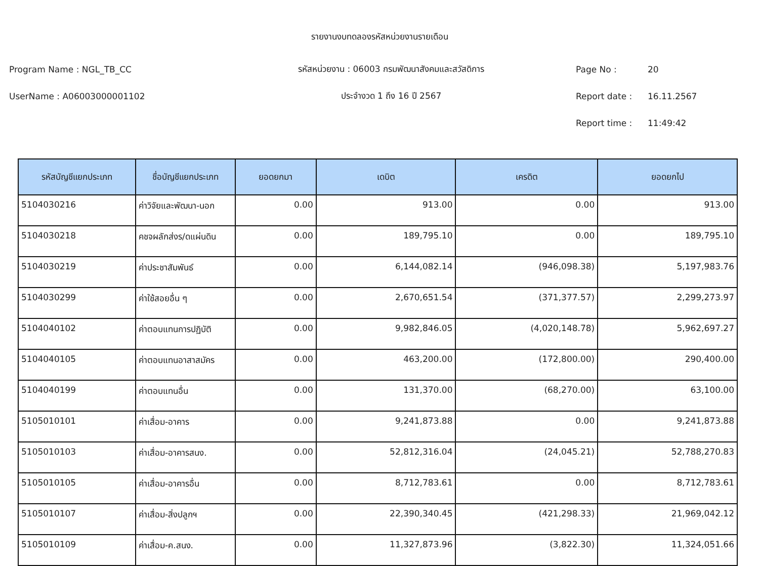รายงานงบทดลองรหัสหน่วยงานรายเดือน
Program Name : NGL_TB_CC
รหัสหน่วยงาน : 06003 กรมพัฒนาสังคมและสวัสดิการ
Page No : 20
UserName : A06003000001102 ประจำงวด 1 ถึง 16 ปี 2567 Report date : 16.11.2567
Report time : 11:49:42
| รหัสบัญชีแยกประเภท | ชื่อบัญชีแยกประเภท | ยอดยกมา | เดบิต | เครดิต | ยอดยกไป |
| --- | --- | --- | --- | --- | --- |
| 5104030216 | ค่าวิจัยและพัฒนา-นอก | 0.00 | 913.00 | 0.00 | 913.00 |
| 5104030218 | คชจผลักส่งร/ดแผ่นดิน | 0.00 | 189,795.10 | 0.00 | 189,795.10 |
| 5104030219 | ค่าประชาสัมพันธ์ | 0.00 | 6,144,082.14 | (946,098.38) | 5,197,983.76 |
| 5104030299 | ค่าใช้สอยอื่น ๆ | 0.00 | 2,670,651.54 | (371,377.57) | 2,299,273.97 |
| 5104040102 | ค่าตอบแทนการปฏิบัติ | 0.00 | 9,982,846.05 | (4,020,148.78) | 5,962,697.27 |
| 5104040105 | ค่าตอบแทนอาสาสมัคร | 0.00 | 463,200.00 | (172,800.00) | 290,400.00 |
| 5104040199 | ค่าตอบแทนอื่น | 0.00 | 131,370.00 | (68,270.00) | 63,100.00 |
| 5105010101 | ค่าเสื่อม-อาคาร | 0.00 | 9,241,873.88 | 0.00 | 9,241,873.88 |
| 5105010103 | ค่าเสื่อม-อาคารสนง. | 0.00 | 52,812,316.04 | (24,045.21) | 52,788,270.83 |
| 5105010105 | ค่าเสื่อม-อาคารอื่น | 0.00 | 8,712,783.61 | 0.00 | 8,712,783.61 |
| 5105010107 | ค่าเสื่อม-สิ่งปลูกฯ | 0.00 | 22,390,340.45 | (421,298.33) | 21,969,042.12 |
| 5105010109 | ค่าเสื่อม-ค.สนง. | 0.00 | 11,327,873.96 | (3,822.30) | 11,324,051.66 |